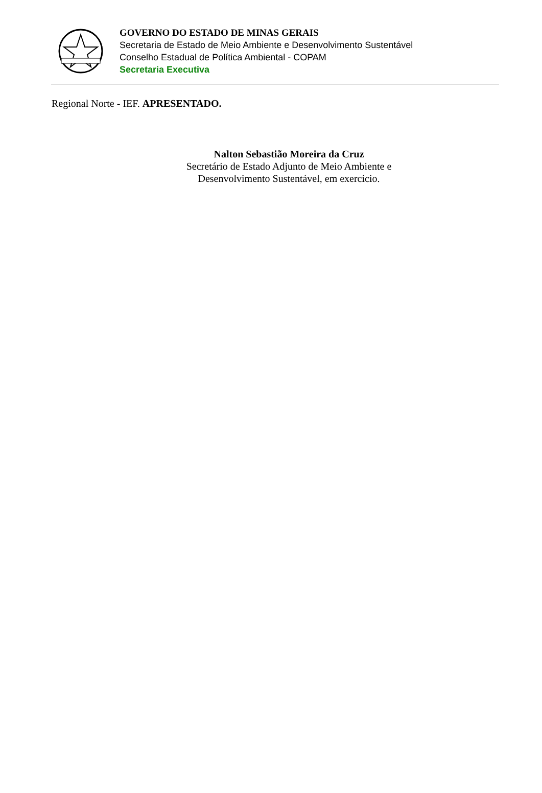GOVERNO DO ESTADO DE MINAS GERAIS
Secretaria de Estado de Meio Ambiente e Desenvolvimento Sustentável
Conselho Estadual de Política Ambiental - COPAM
Secretaria Executiva
Regional Norte - IEF. APRESENTADO.
Nalton Sebastião Moreira da Cruz
Secretário de Estado Adjunto de Meio Ambiente e
Desenvolvimento Sustentável, em exercício.